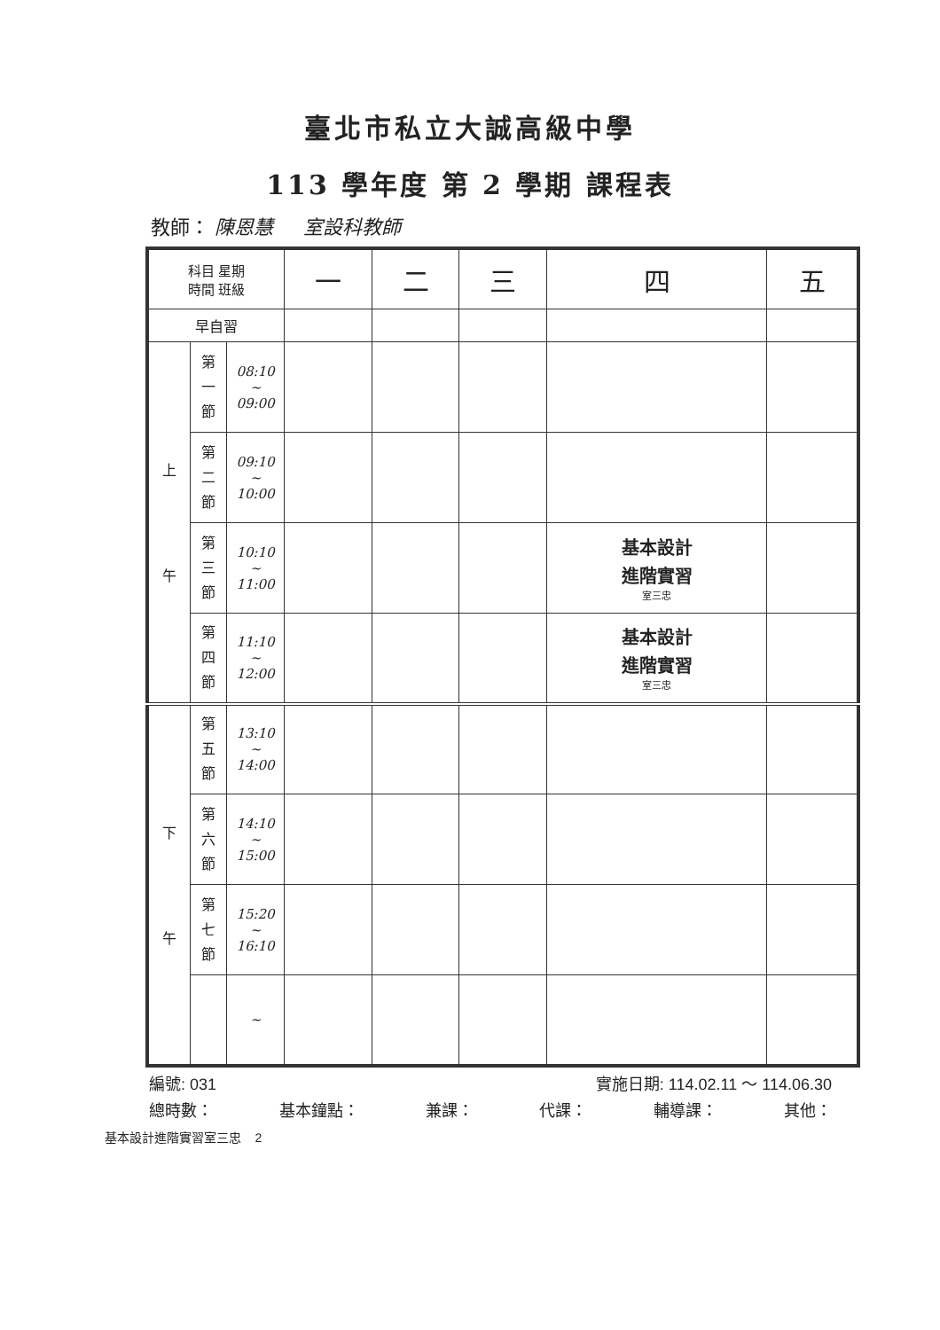臺北市私立大誠高級中學
113 學年度 第 2 學期 課程表
教師： 陳恩慧 室設科教師
| 科目 星期 時間 班級 | | | 一 | 二 | 三 | 四 | 五 |
| --- | --- | --- | --- | --- | --- | --- | --- |
| 早自習 | | | | | | | |
| 上 午 | 第 一 節 | 08:10 ~ 09:00 | | | | | |
| | 第 二 節 | 09:10 ~ 10:00 | | | | | |
| | 第 三 節 | 10:10 ~ 11:00 | | | | 基本設計 進階實習 室三忠 | |
| | 第 四 節 | 11:10 ~ 12:00 | | | | 基本設計 進階實習 室三忠 | |
| 下 午 | 第 五 節 | 13:10 ~ 14:00 | | | | | |
| | 第 六 節 | 14:10 ~ 15:00 | | | | | |
| | 第 七 節 | 15:20 ~ 16:10 | | | | | |
| | | ~ | | | | | |
編號: 031 實施日期: 114.02.11 ～ 114.06.30
總時數： 基本鐘點： 兼課： 代課： 輔導課： 其他：
基本設計進階實習室三忠 2